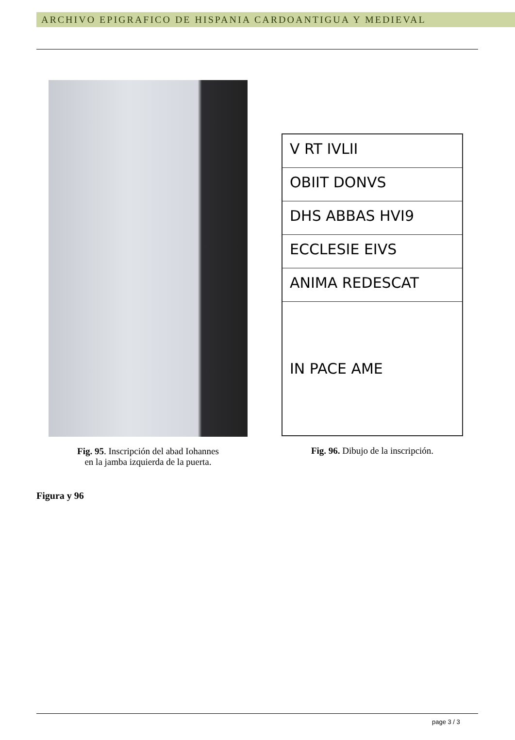ARCHIVO EPIGRAFICO DE HISPANIA CARDOANTIGUA Y MEDIEVAL
Fig. 95. Inscripción del abad Iohannes
en la jamba izquierda de la puerta.
V RT IVLII
OBIIT DONVS
DHS ABBAS HVI9
ECCLESIE EIVS
ANIMA REDESCAT
IN PACE AME
Fig. 96. Dibujo de la inscripción.
Figura y 96
page 3 / 3